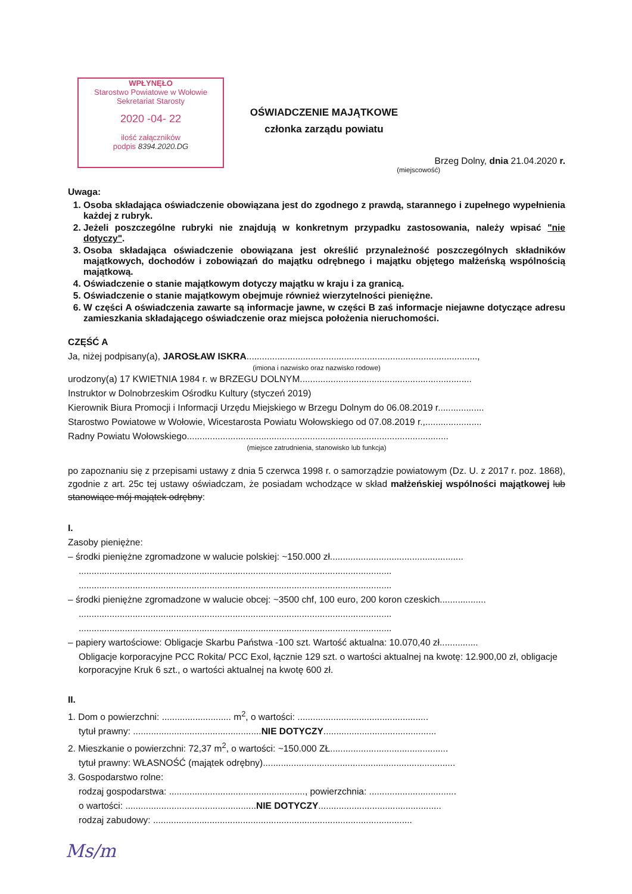WPŁYNĘŁO
Starostwo Powiatowe w Wołowie
Sekretariat Starosty
2020 -04- 22
ilość załączników
podpis 8394.2020.DG
OŚWIADCZENIE MAJĄTKOWE
członka zarządu powiatu
Brzeg Dolny, dnia 21.04.2020 r.
(miejscowość)
Uwaga:
1. Osoba składająca oświadczenie obowiązana jest do zgodnego z prawdą, starannego i zupełnego wypełnienia każdej z rubryk.
2. Jeżeli poszczególne rubryki nie znajdują w konkretnym przypadku zastosowania, należy wpisać "nie dotyczy".
3. Osoba składająca oświadczenie obowiązana jest określić przynależność poszczególnych składników majątkowych, dochodów i zobowiązań do majątku odrębnego i majątku objętego małżeńską wspólnością majątkową.
4. Oświadczenie o stanie majątkowym dotyczy majątku w kraju i za granicą.
5. Oświadczenie o stanie majątkowym obejmuje również wierzytelności pieniężne.
6. W części A oświadczenia zawarte są informacje jawne, w części B zaś informacje niejawne dotyczące adresu zamieszkania składającego oświadczenie oraz miejsca położenia nieruchomości.
CZĘŚĆ A
Ja, niżej podpisany(a), JAROSŁAW ISKRA..........................................................................................,
(imiona i nazwisko oraz nazwisko rodowe)
urodzony(a) 17 KWIETNIA 1984 r. w BRZEGU DOLNYM...................................................................
Instruktor w Dolnobrzeskim Ośrodku Kultury (styczeń 2019)
Kierownik Biura Promocji i Informacji Urzędu Miejskiego w Brzegu Dolnym do 06.08.2019 r..................
Starostwo Powiatowe w Wołowie, Wicestarosta Powiatu Wołowskiego od 07.08.2019 r.,......................
Radny Powiatu Wołowskiego......................................................................................................
(miejsce zatrudnienia, stanowisko lub funkcja)
po zapoznaniu się z przepisami ustawy z dnia 5 czerwca 1998 r. o samorządzie powiatowym (Dz. U. z 2017 r. poz. 1868), zgodnie z art. 25c tej ustawy oświadczam, że posiadam wchodzące w skład małżeńskiej wspólności majątkowej lub stanowiące mój majątek odrębny:
I.
Zasoby pieniężne:
– środki pieniężne zgromadzone w walucie polskiej: ~150.000 zł....................................................
..........................................................................................................................
..........................................................................................................................
– środki pieniężne zgromadzone w walucie obcej: ~3500 chf, 100 euro, 200 koron czeskich..................
..........................................................................................................................
..........................................................................................................................
– papiery wartościowe: Obligacje Skarbu Państwa -100 szt. Wartość aktualna: 10.070,40 zł...............
Obligacje korporacyjne PCC Rokita/ PCC Exol, łącznie 129 szt. o wartości aktualnej na kwotę: 12.900,00 zł, obligacje korporacyjne Kruk 6 szt., o wartości aktualnej na kwotę 600 zł.
II.
1. Dom o powierzchni: ........................... m<sup>2</sup>, o wartości: ...................................................
tytuł prawny: ..................................................NIE DOTYCZY............................................
2. Mieszkanie o powierzchni: 72,37 m<sup>2</sup>, o wartości: ~150.000 ZŁ..............................................
tytuł prawny: WŁASNOŚĆ (majątek odrębny)...........................................................................
3. Gospodarstwo rolne:
rodzaj gospodarstwa: ....................................................., powierzchnia: ..................................
o wartości: ...................................................NIE DOTYCZY................................................
rodzaj zabudowy: .....................................................................................................
Ms/m